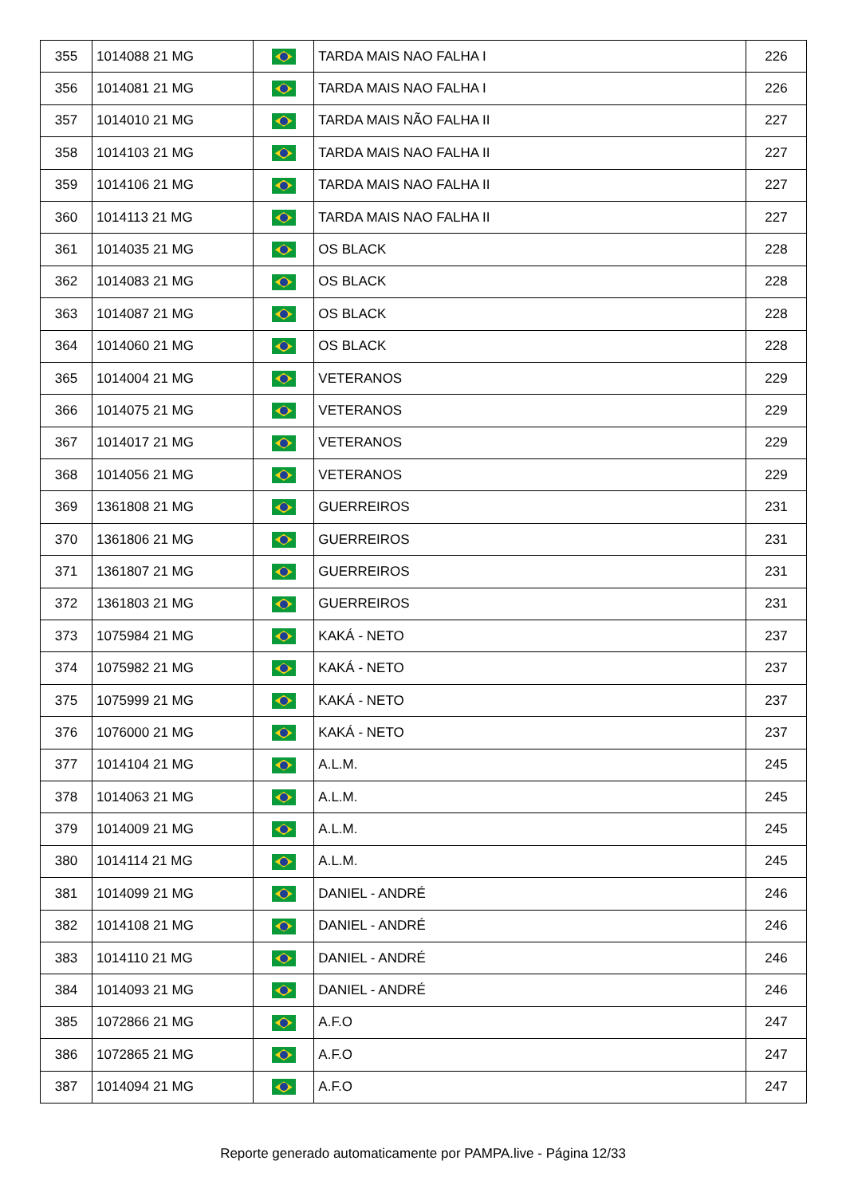| 355 | 1014088 21 MG | | TARDA MAIS NAO FALHA I | 226 |
| 356 | 1014081 21 MG | | TARDA MAIS NAO FALHA I | 226 |
| 357 | 1014010 21 MG | | TARDA MAIS NÃO FALHA II | 227 |
| 358 | 1014103 21 MG | | TARDA MAIS NAO FALHA II | 227 |
| 359 | 1014106 21 MG | | TARDA MAIS NAO FALHA II | 227 |
| 360 | 1014113 21 MG | | TARDA MAIS NAO FALHA II | 227 |
| 361 | 1014035 21 MG | | OS BLACK | 228 |
| 362 | 1014083 21 MG | | OS BLACK | 228 |
| 363 | 1014087 21 MG | | OS BLACK | 228 |
| 364 | 1014060 21 MG | | OS BLACK | 228 |
| 365 | 1014004 21 MG | | VETERANOS | 229 |
| 366 | 1014075 21 MG | | VETERANOS | 229 |
| 367 | 1014017 21 MG | | VETERANOS | 229 |
| 368 | 1014056 21 MG | | VETERANOS | 229 |
| 369 | 1361808 21 MG | | GUERREIROS | 231 |
| 370 | 1361806 21 MG | | GUERREIROS | 231 |
| 371 | 1361807 21 MG | | GUERREIROS | 231 |
| 372 | 1361803 21 MG | | GUERREIROS | 231 |
| 373 | 1075984 21 MG | | KAKÁ - NETO | 237 |
| 374 | 1075982 21 MG | | KAKÁ - NETO | 237 |
| 375 | 1075999 21 MG | | KAKÁ - NETO | 237 |
| 376 | 1076000 21 MG | | KAKÁ - NETO | 237 |
| 377 | 1014104 21 MG | | A.L.M. | 245 |
| 378 | 1014063 21 MG | | A.L.M. | 245 |
| 379 | 1014009 21 MG | | A.L.M. | 245 |
| 380 | 1014114 21 MG | | A.L.M. | 245 |
| 381 | 1014099 21 MG | | DANIEL - ANDRÉ | 246 |
| 382 | 1014108 21 MG | | DANIEL - ANDRÉ | 246 |
| 383 | 1014110 21 MG | | DANIEL - ANDRÉ | 246 |
| 384 | 1014093 21 MG | | DANIEL - ANDRÉ | 246 |
| 385 | 1072866 21 MG | | A.F.O | 247 |
| 386 | 1072865 21 MG | | A.F.O | 247 |
| 387 | 1014094 21 MG | | A.F.O | 247 |
Reporte generado automaticamente por PAMPA.live - Página 12/33